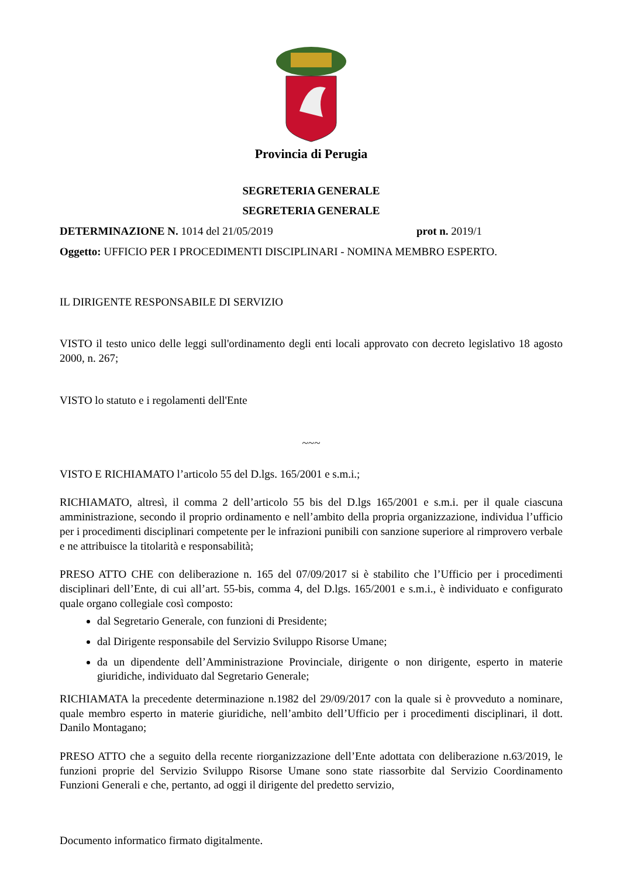Provincia di Perugia
SEGRETERIA GENERALE
SEGRETERIA GENERALE
DETERMINAZIONE N. 1014 del 21/05/2019 prot n. 2019/1
Oggetto: UFFICIO PER I PROCEDIMENTI DISCIPLINARI - NOMINA MEMBRO ESPERTO.
IL DIRIGENTE RESPONSABILE DI SERVIZIO
VISTO il testo unico delle leggi sull'ordinamento degli enti locali approvato con decreto legislativo 18 agosto 2000, n. 267;
VISTO lo statuto e i regolamenti dell'Ente
~~~
VISTO E RICHIAMATO l’articolo 55 del D.lgs. 165/2001 e s.m.i.;
RICHIAMATO, altresì, il comma 2 dell’articolo 55 bis del D.lgs 165/2001 e s.m.i. per il quale ciascuna amministrazione, secondo il proprio ordinamento e nell’ambito della propria organizzazione, individua l’ufficio per i procedimenti disciplinari competente per le infrazioni punibili con sanzione superiore al rimprovero verbale e ne attribuisce la titolarità e responsabilità;
PRESO ATTO CHE con deliberazione n. 165 del 07/09/2017 si è stabilito che l’Ufficio per i procedimenti disciplinari dell’Ente, di cui all’art. 55-bis, comma 4, del D.lgs. 165/2001 e s.m.i., è individuato e configurato quale organo collegiale così composto:
dal Segretario Generale, con funzioni di Presidente;
dal Dirigente responsabile del Servizio Sviluppo Risorse Umane;
da un dipendente dell’Amministrazione Provinciale, dirigente o non dirigente, esperto in materie giuridiche, individuato dal Segretario Generale;
RICHIAMATA la precedente determinazione n.1982 del 29/09/2017 con la quale si è provveduto a nominare, quale membro esperto in materie giuridiche, nell’ambito dell’Ufficio per i procedimenti disciplinari, il dott. Danilo Montagano;
PRESO ATTO che a seguito della recente riorganizzazione dell’Ente adottata con deliberazione n.63/2019, le funzioni proprie del Servizio Sviluppo Risorse Umane sono state riassorbite dal Servizio Coordinamento Funzioni Generali e che, pertanto, ad oggi il dirigente del predetto servizio,
Documento informatico firmato digitalmente.